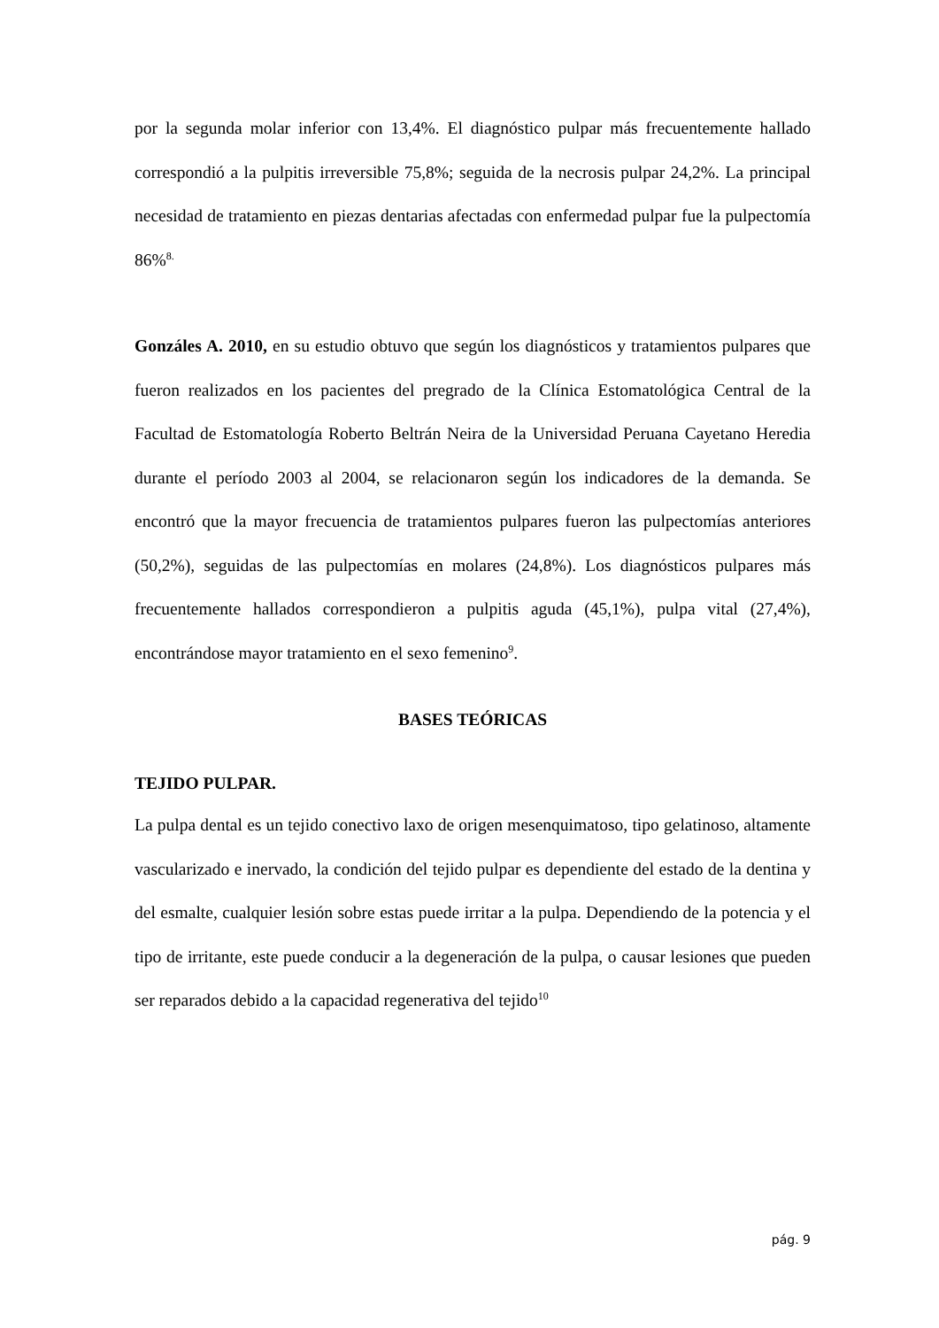por la segunda molar inferior con 13,4%. El diagnóstico pulpar más frecuentemente hallado correspondió a la pulpitis irreversible 75,8%; seguida de la necrosis pulpar 24,2%. La principal necesidad de tratamiento en piezas dentarias afectadas con enfermedad pulpar fue la pulpectomía 86%<sup>8.</sup>
Gonzáles A. 2010, en su estudio obtuvo que según los diagnósticos y tratamientos pulpares que fueron realizados en los pacientes del pregrado de la Clínica Estomatológica Central de la Facultad de Estomatología Roberto Beltrán Neira de la Universidad Peruana Cayetano Heredia durante el período 2003 al 2004, se relacionaron según los indicadores de la demanda. Se encontró que la mayor frecuencia de tratamientos pulpares fueron las pulpectomías anteriores (50,2%), seguidas de las pulpectomías en molares (24,8%). Los diagnósticos pulpares más frecuentemente hallados correspondieron a pulpitis aguda (45,1%), pulpa vital (27,4%), encontrándose mayor tratamiento en el sexo femenino<sup>9</sup>.
BASES TEÓRICAS
TEJIDO PULPAR.
La pulpa dental es un tejido conectivo laxo de origen mesenquimatoso, tipo gelatinoso, altamente vascularizado e inervado, la condición del tejido pulpar es dependiente del estado de la dentina y del esmalte, cualquier lesión sobre estas puede irritar a la pulpa. Dependiendo de la potencia y el tipo de irritante, este puede conducir a la degeneración de la pulpa, o causar lesiones que pueden ser reparados debido a la capacidad regenerativa del tejido<sup>10</sup>
pág. 9